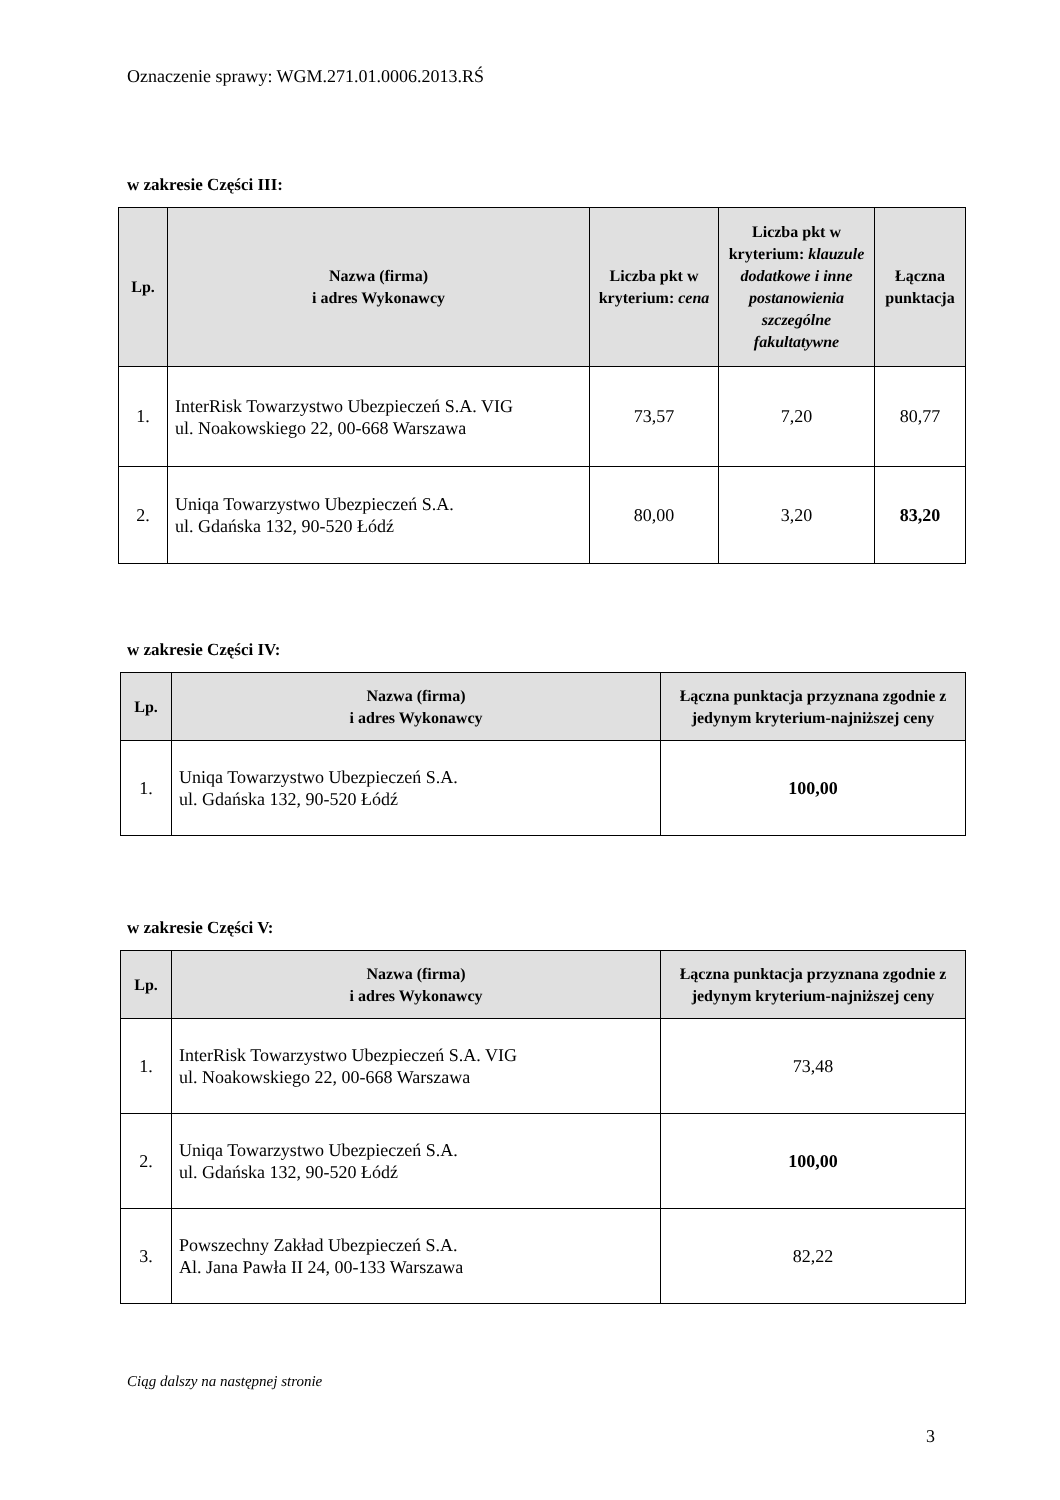Oznaczenie sprawy: WGM.271.01.0006.2013.RŚ
w zakresie Części III:
| Lp. | Nazwa (firma) i adres Wykonawcy | Liczba pkt w kryterium: cena | Liczba pkt w kryterium: klauzule dodatkowe i inne postanowienia szczególne fakultatywne | Łączna punktacja |
| --- | --- | --- | --- | --- |
| 1. | InterRisk Towarzystwo Ubezpieczeń S.A. VIG ul. Noakowskiego 22, 00-668 Warszawa | 73,57 | 7,20 | 80,77 |
| 2. | Uniqa Towarzystwo Ubezpieczeń S.A. ul. Gdańska 132, 90-520 Łódź | 80,00 | 3,20 | 83,20 |
w zakresie Części IV:
| Lp. | Nazwa (firma) i adres Wykonawcy | Łączna punktacja przyznana zgodnie z jedynym kryterium-najniższej ceny |
| --- | --- | --- |
| 1. | Uniqa Towarzystwo Ubezpieczeń S.A. ul. Gdańska 132, 90-520 Łódź | 100,00 |
w zakresie Części V:
| Lp. | Nazwa (firma) i adres Wykonawcy | Łączna punktacja przyznana zgodnie z jedynym kryterium-najniższej ceny |
| --- | --- | --- |
| 1. | InterRisk Towarzystwo Ubezpieczeń S.A. VIG ul. Noakowskiego 22, 00-668 Warszawa | 73,48 |
| 2. | Uniqa Towarzystwo Ubezpieczeń S.A. ul. Gdańska 132, 90-520 Łódź | 100,00 |
| 3. | Powszechny Zakład Ubezpieczeń S.A. Al. Jana Pawła II 24, 00-133 Warszawa | 82,22 |
Ciąg dalszy na następnej stronie
3